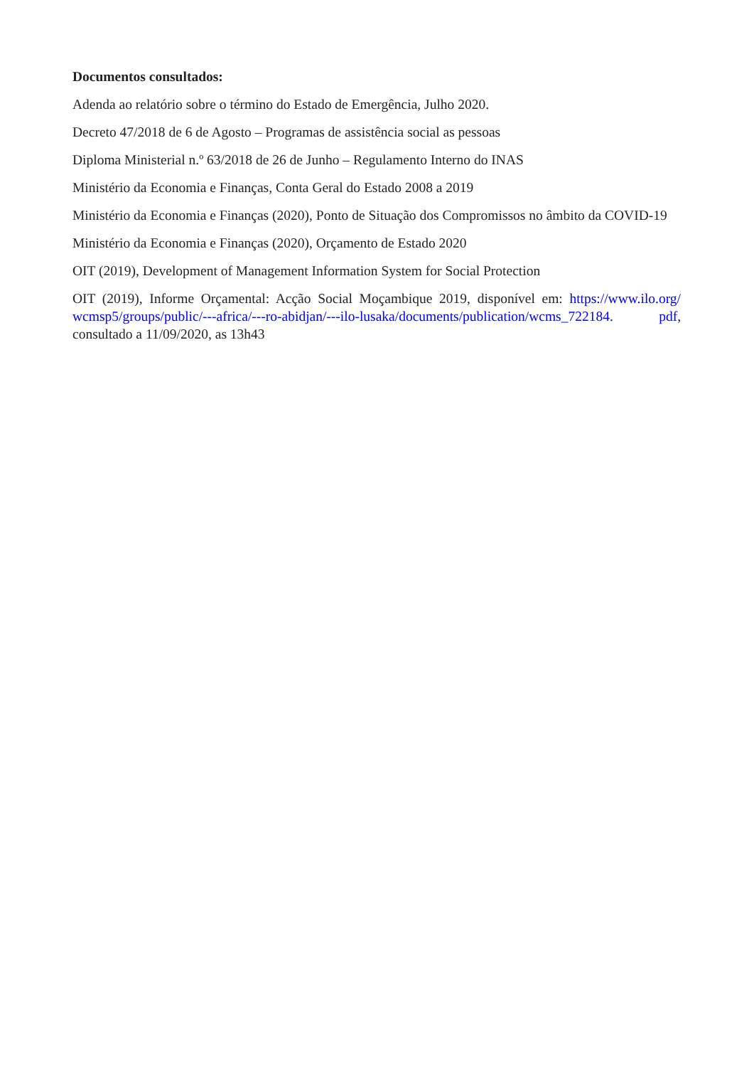Documentos consultados:
Adenda ao relatório sobre o término do Estado de Emergência, Julho 2020.
Decreto 47/2018 de 6 de Agosto – Programas de assistência social as pessoas
Diploma Ministerial n.º 63/2018 de 26 de Junho – Regulamento Interno do INAS
Ministério da Economia e Finanças, Conta Geral do Estado 2008 a 2019
Ministério da Economia e Finanças (2020), Ponto de Situação dos Compromissos no âmbito da COVID-19
Ministério da Economia e Finanças (2020), Orçamento de Estado 2020
OIT (2019), Development of Management Information System for Social Protection
OIT (2019), Informe Orçamental: Acção Social Moçambique 2019, disponível em: https://www.ilo.org/ wcmsp5/groups/public/---africa/---ro-abidjan/---ilo-lusaka/documents/publication/wcms_722184. pdf, consultado a 11/09/2020, as 13h43